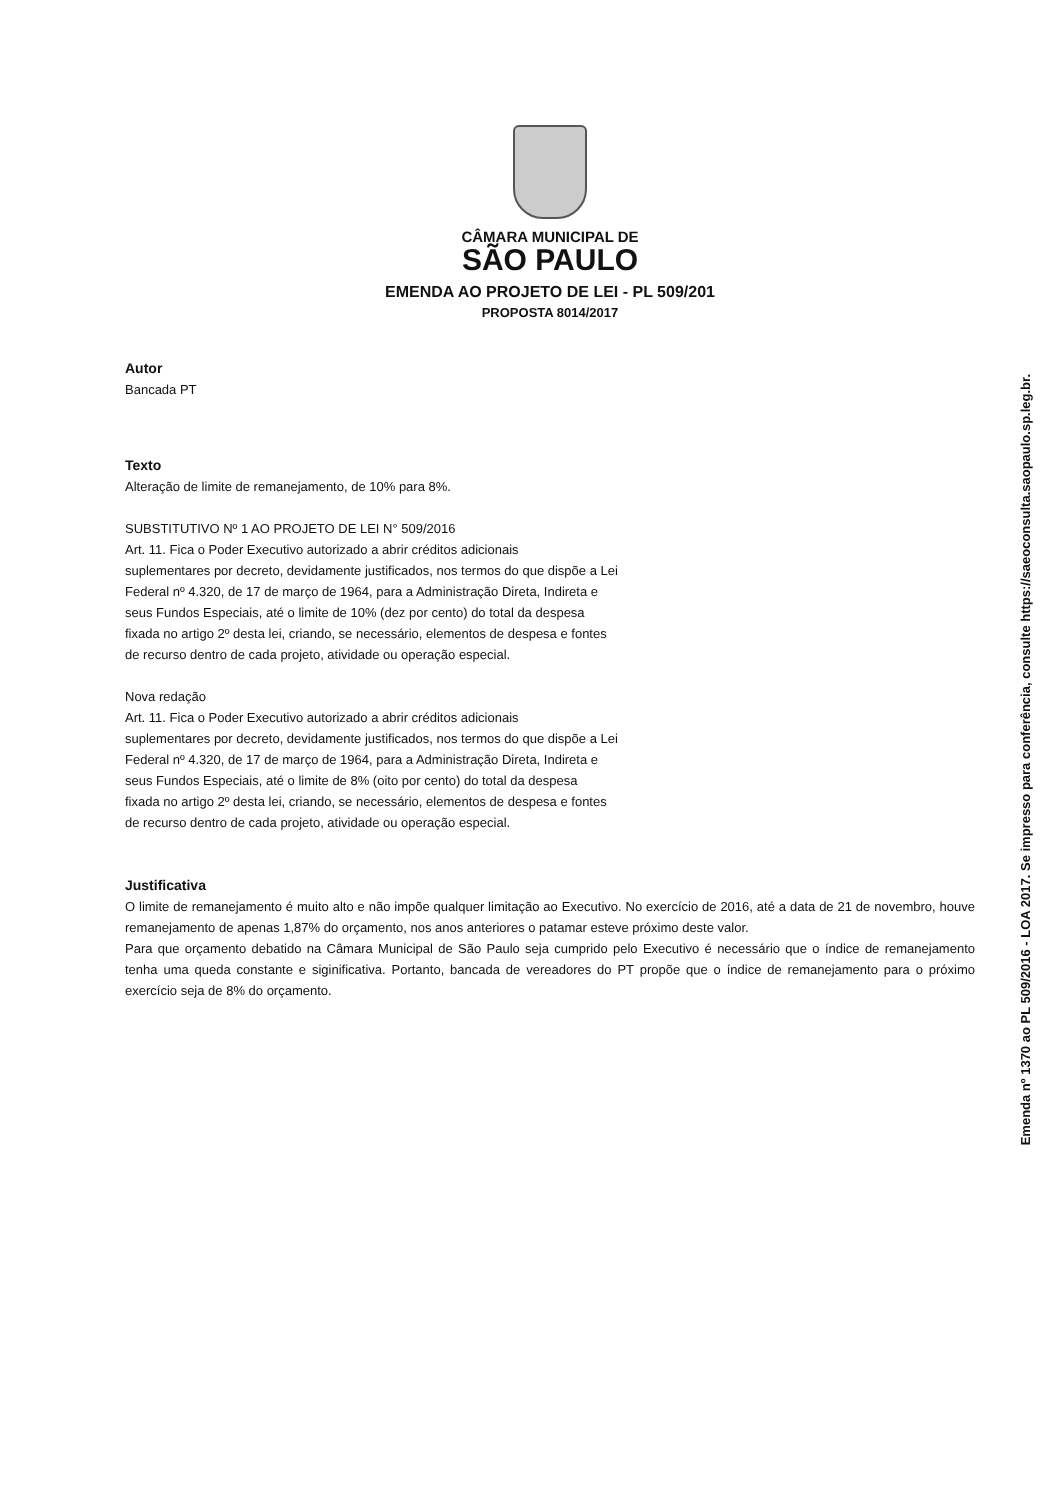CÂMARA MUNICIPAL DE
SÃO PAULO
EMENDA AO PROJETO DE LEI - PL 509/201
PROPOSTA 8014/2017
Autor
Bancada PT
Texto
Alteração de limite de remanejamento, de 10% para 8%.
SUBSTITUTIVO Nº 1 AO PROJETO DE LEI N° 509/2016
Art. 11. Fica o Poder Executivo autorizado a abrir créditos adicionais
suplementares por decreto, devidamente justificados, nos termos do que dispõe a Lei
Federal nº 4.320, de 17 de março de 1964, para a Administração Direta, Indireta e
seus Fundos Especiais, até o limite de 10% (dez por cento) do total da despesa
fixada no artigo 2º desta lei, criando, se necessário, elementos de despesa e fontes
de recurso dentro de cada projeto, atividade ou operação especial.
Nova redação
Art. 11. Fica o Poder Executivo autorizado a abrir créditos adicionais
suplementares por decreto, devidamente justificados, nos termos do que dispõe a Lei
Federal nº 4.320, de 17 de março de 1964, para a Administração Direta, Indireta e
seus Fundos Especiais, até o limite de 8% (oito por cento) do total da despesa
fixada no artigo 2º desta lei, criando, se necessário, elementos de despesa e fontes
de recurso dentro de cada projeto, atividade ou operação especial.
Justificativa
O limite de remanejamento é muito alto e não impõe qualquer limitação ao Executivo. No exercício de 2016, até a data de 21 de novembro, houve remanejamento de apenas 1,87% do orçamento, nos anos anteriores o patamar esteve próximo deste valor.
Para que orçamento debatido na Câmara Municipal de São Paulo seja cumprido pelo Executivo é necessário que o índice de remanejamento tenha uma queda constante e siginificativa. Portanto, bancada de vereadores do PT propõe que o índice de remanejamento para o próximo exercício seja de 8% do orçamento.
Emenda nº 1370 ao PL 509/2016 - LOA 2017. Se impresso para conferência, consulte https://saeoconsulta.saopaulo.sp.leg.br.